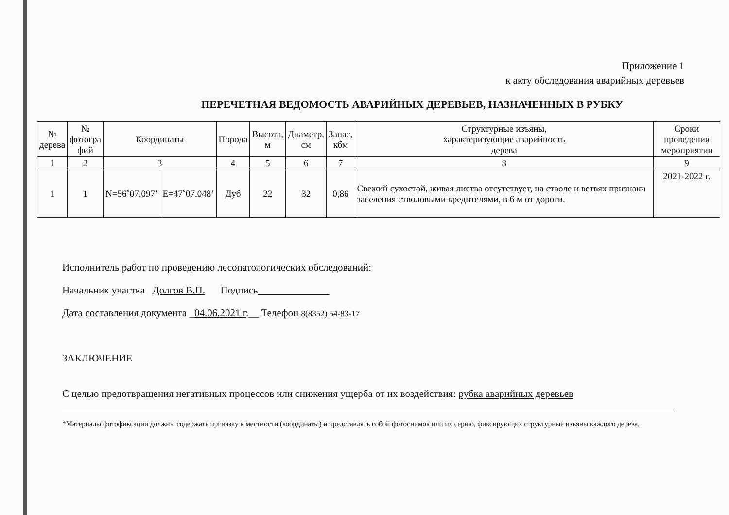Приложение 1
к акту обследования аварийных деревьев
ПЕРЕЧЕТНАЯ ВЕДОМОСТЬ АВАРИЙНЫХ ДЕРЕВЬЕВ, НАЗНАЧЕННЫХ В РУБКУ
| № дерева | № фотогра фий | Координаты | | Порода | Высота, м | Диаметр, см | Запас, кбм | Структурные изъяны, характеризующие аварийность дерева | Сроки проведения мероприятия |
| --- | --- | --- | --- | --- | --- | --- | --- | --- | --- |
| 1 | 2 | 3 | | 4 | 5 | 6 | 7 | 8 | 9 |
| 1 | 1 | N=56˚07,097’ | E=47˚07,048’ | Дуб | 22 | 32 | 0,86 | Свежий сухостой, живая листва отсутствует, на стволе и ветвях признаки заселения стволовыми вредителями, в 6 м от дороги. | 2021-2022 г. |
Исполнитель работ по проведению лесопатологических обследований:
Начальник участка Долгов В.П. Подпись
Дата составления документа _04.06.2021 г.__ Телефон 8(8352) 54-83-17
ЗАКЛЮЧЕНИЕ
С целью предотвращения негативных процессов или снижения ущерба от их воздействия: рубка аварийных деревьев
*Материалы фотофиксации должны содержать привязку к местности (координаты) и представлять собой фотоснимок или их серию, фиксирующих структурные изъяны каждого дерева.